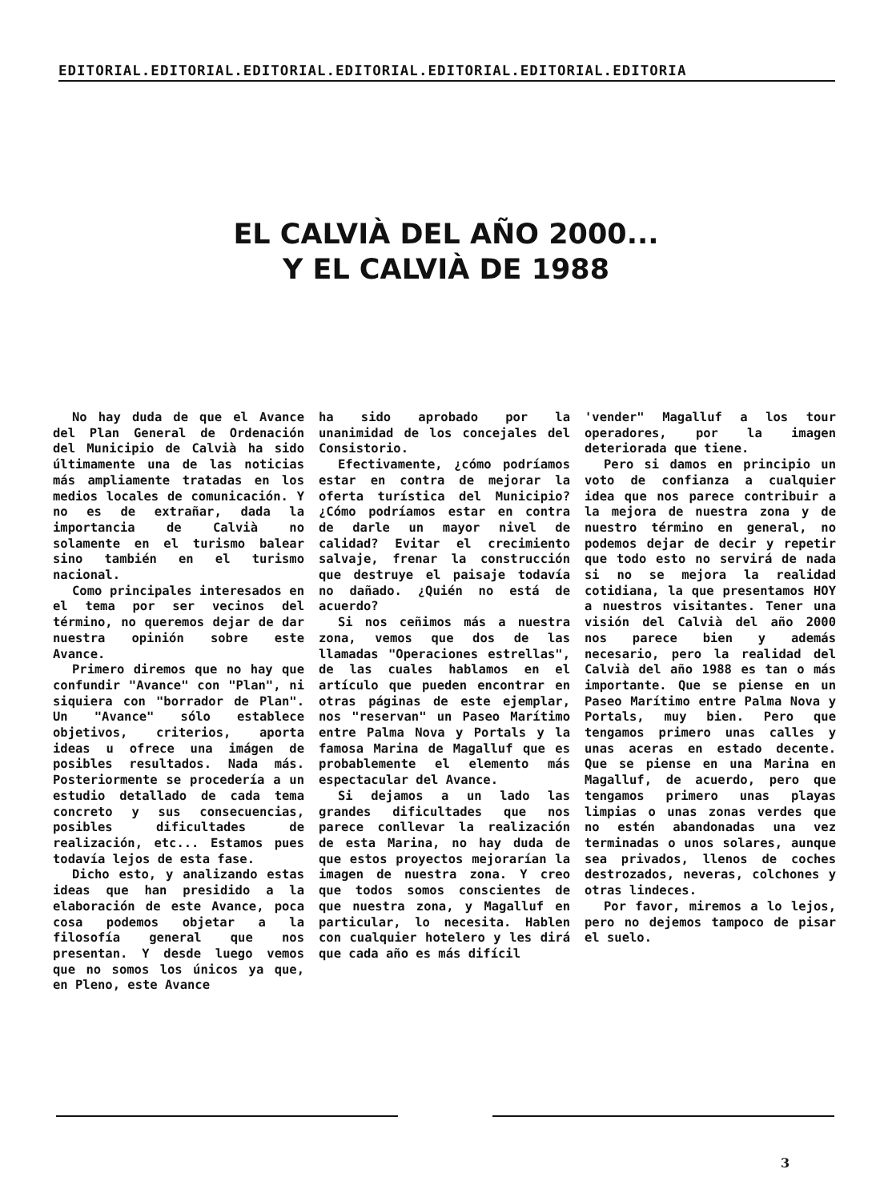EDITORIAL.EDITORIAL.EDITORIAL.EDITORIAL.EDITORIAL.EDITORIAL.EDITORIA
EL CALVIÀ DEL AÑO 2000...
Y EL CALVIÀ DE 1988
No hay duda de que el Avance del Plan General de Ordenación del Municipio de Calvià ha sido últimamente una de las noticias más ampliamente tratadas en los medios locales de comunicación. Y no es de extrañar, dada la importancia de Calvià no solamente en el turismo balear sino también en el turismo nacional.
Como principales interesados en el tema por ser vecinos del término, no queremos dejar de dar nuestra opinión sobre este Avance.
Primero diremos que no hay que confundir "Avance" con "Plan", ni siquiera con "borrador de Plan". Un "Avance" sólo establece objetivos, criterios, aporta ideas u ofrece una imágen de posibles resultados. Nada más. Posteriormente se procedería a un estudio detallado de cada tema concreto y sus consecuencias, posibles dificultades de realización, etc... Estamos pues todavía lejos de esta fase.
Dicho esto, y analizando estas ideas que han presidido a la elaboración de este Avance, poca cosa podemos objetar a la filosofía general que nos presentan. Y desde luego vemos que no somos los únicos ya que, en Pleno, este Avance
ha sido aprobado por la unanimidad de los concejales del Consistorio.
Efectivamente, ¿cómo podríamos estar en contra de mejorar la oferta turística del Municipio? ¿Cómo podríamos estar en contra de darle un mayor nivel de calidad? Evitar el crecimiento salvaje, frenar la construcción que destruye el paisaje todavía no dañado. ¿Quién no está de acuerdo?
Si nos ceñimos más a nuestra zona, vemos que dos de las llamadas "Operaciones estrellas", de las cuales hablamos en el artículo que pueden encontrar en otras páginas de este ejemplar, nos "reservan" un Paseo Marítimo entre Palma Nova y Portals y la famosa Marina de Magalluf que es probablemente el elemento más espectacular del Avance.
Si dejamos a un lado las grandes dificultades que nos parece conllevar la realización de esta Marina, no hay duda de que estos proyectos mejorarían la imagen de nuestra zona. Y creo que todos somos conscientes de que nuestra zona, y Magalluf en particular, lo necesita. Hablen con cualquier hotelero y les dirá que cada año es más difícil
'vender" Magalluf a los tour operadores, por la imagen deteriorada que tiene.
Pero si damos en principio un voto de confianza a cualquier idea que nos parece contribuir a la mejora de nuestra zona y de nuestro término en general, no podemos dejar de decir y repetir que todo esto no servirá de nada si no se mejora la realidad cotidiana, la que presentamos HOY a nuestros visitantes. Tener una visión del Calvià del año 2000 nos parece bien y además necesario, pero la realidad del Calvià del año 1988 es tan o más importante. Que se piense en un Paseo Marítimo entre Palma Nova y Portals, muy bien. Pero que tengamos primero unas calles y unas aceras en estado decente. Que se piense en una Marina en Magalluf, de acuerdo, pero que tengamos primero unas playas limpias o unas zonas verdes que no estén abandonadas una vez terminadas o unos solares, aunque sea privados, llenos de coches destrozados, neveras, colchones y otras lindeces.
Por favor, miremos a lo lejos, pero no dejemos tampoco de pisar el suelo.
3